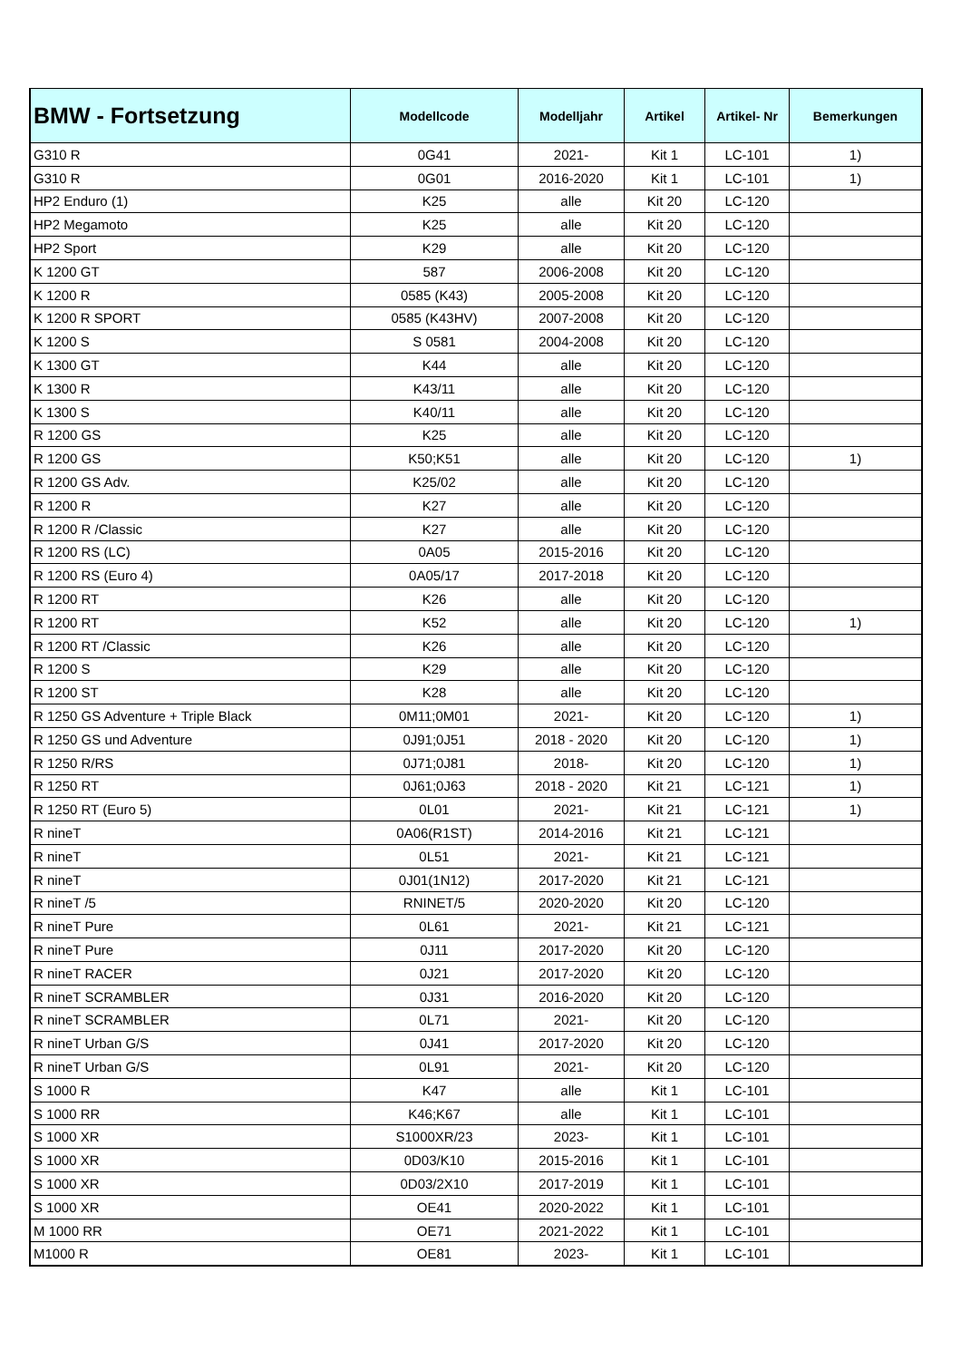| BMW - Fortsetzung | Modellcode | Modelljahr | Artikel | Artikel- Nr | Bemerkungen |
| --- | --- | --- | --- | --- | --- |
| G310 R | 0G41 | 2021- | Kit 1 | LC-101 | 1) |
| G310 R | 0G01 | 2016-2020 | Kit 1 | LC-101 | 1) |
| HP2 Enduro (1) | K25 | alle | Kit 20 | LC-120 | |
| HP2 Megamoto | K25 | alle | Kit 20 | LC-120 | |
| HP2 Sport | K29 | alle | Kit 20 | LC-120 | |
| K 1200 GT | 587 | 2006-2008 | Kit 20 | LC-120 | |
| K 1200 R | 0585 (K43) | 2005-2008 | Kit 20 | LC-120 | |
| K 1200 R SPORT | 0585 (K43HV) | 2007-2008 | Kit 20 | LC-120 | |
| K 1200 S | S 0581 | 2004-2008 | Kit 20 | LC-120 | |
| K 1300 GT | K44 | alle | Kit 20 | LC-120 | |
| K 1300 R | K43/11 | alle | Kit 20 | LC-120 | |
| K 1300 S | K40/11 | alle | Kit 20 | LC-120 | |
| R 1200 GS | K25 | alle | Kit 20 | LC-120 | |
| R 1200 GS | K50;K51 | alle | Kit 20 | LC-120 | 1) |
| R 1200 GS Adv. | K25/02 | alle | Kit 20 | LC-120 | |
| R 1200 R | K27 | alle | Kit 20 | LC-120 | |
| R 1200 R /Classic | K27 | alle | Kit 20 | LC-120 | |
| R 1200 RS (LC) | 0A05 | 2015-2016 | Kit 20 | LC-120 | |
| R 1200 RS (Euro 4) | 0A05/17 | 2017-2018 | Kit 20 | LC-120 | |
| R 1200 RT | K26 | alle | Kit 20 | LC-120 | |
| R 1200 RT | K52 | alle | Kit 20 | LC-120 | 1) |
| R 1200 RT /Classic | K26 | alle | Kit 20 | LC-120 | |
| R 1200 S | K29 | alle | Kit 20 | LC-120 | |
| R 1200 ST | K28 | alle | Kit 20 | LC-120 | |
| R 1250 GS Adventure + Triple Black | 0M11;0M01 | 2021- | Kit 20 | LC-120 | 1) |
| R 1250 GS und Adventure | 0J91;0J51 | 2018 - 2020 | Kit 20 | LC-120 | 1) |
| R 1250 R/RS | 0J71;0J81 | 2018- | Kit 20 | LC-120 | 1) |
| R 1250 RT | 0J61;0J63 | 2018 - 2020 | Kit 21 | LC-121 | 1) |
| R 1250 RT (Euro 5) | 0L01 | 2021- | Kit 21 | LC-121 | 1) |
| R nineT | 0A06(R1ST) | 2014-2016 | Kit 21 | LC-121 | |
| R nineT | 0L51 | 2021- | Kit 21 | LC-121 | |
| R nineT | 0J01(1N12) | 2017-2020 | Kit 21 | LC-121 | |
| R nineT /5 | RNINET/5 | 2020-2020 | Kit 20 | LC-120 | |
| R nineT Pure | 0L61 | 2021- | Kit 21 | LC-121 | |
| R nineT Pure | 0J11 | 2017-2020 | Kit 20 | LC-120 | |
| R nineT RACER | 0J21 | 2017-2020 | Kit 20 | LC-120 | |
| R nineT SCRAMBLER | 0J31 | 2016-2020 | Kit 20 | LC-120 | |
| R nineT SCRAMBLER | 0L71 | 2021- | Kit 20 | LC-120 | |
| R nineT Urban G/S | 0J41 | 2017-2020 | Kit 20 | LC-120 | |
| R nineT Urban G/S | 0L91 | 2021- | Kit 20 | LC-120 | |
| S 1000 R | K47 | alle | Kit 1 | LC-101 | |
| S 1000 RR | K46;K67 | alle | Kit 1 | LC-101 | |
| S 1000 XR | S1000XR/23 | 2023- | Kit 1 | LC-101 | |
| S 1000 XR | 0D03/K10 | 2015-2016 | Kit 1 | LC-101 | |
| S 1000 XR | 0D03/2X10 | 2017-2019 | Kit 1 | LC-101 | |
| S 1000 XR | OE41 | 2020-2022 | Kit 1 | LC-101 | |
| M 1000 RR | OE71 | 2021-2022 | Kit 1 | LC-101 | |
| M1000 R | OE81 | 2023- | Kit 1 | LC-101 | |